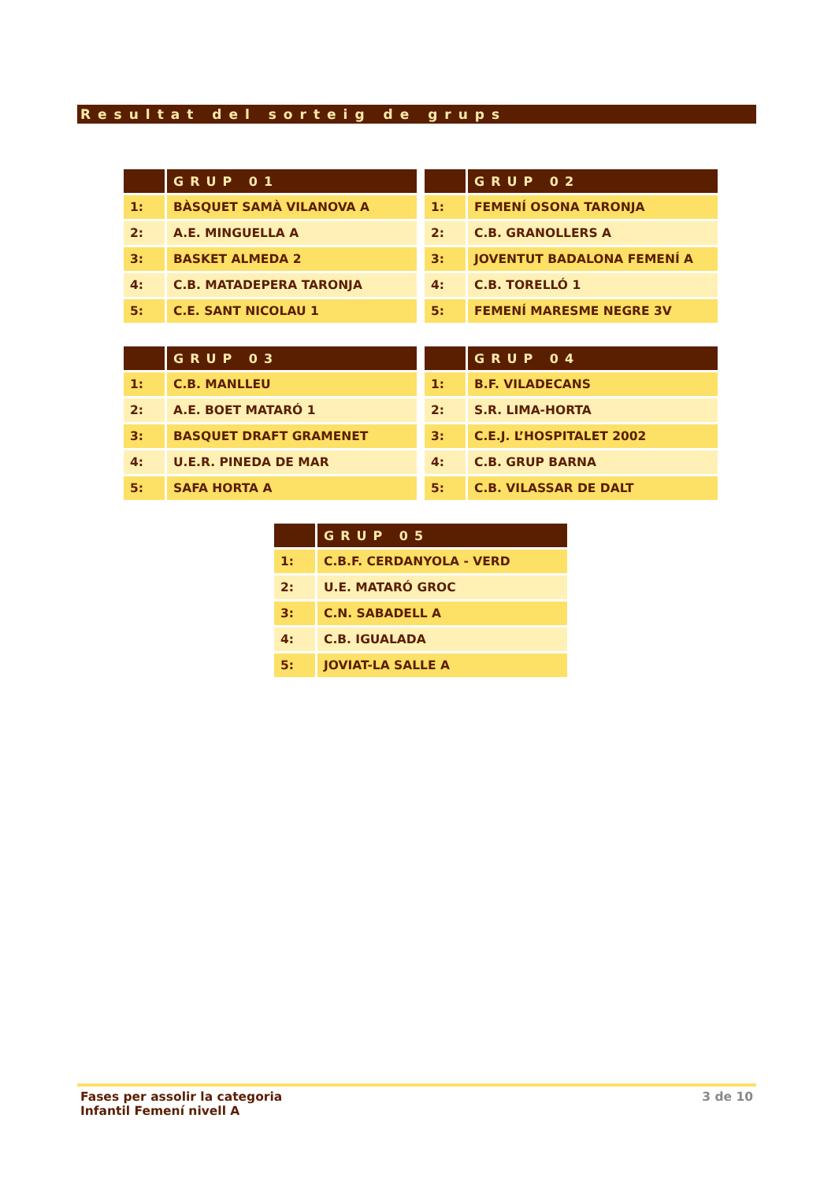Resultat del sorteig de grups
| | GRUP 01 |
| --- | --- |
| 1: | BÀSQUET SAMÀ VILANOVA A |
| 2: | A.E. MINGUELLA A |
| 3: | BASKET ALMEDA 2 |
| 4: | C.B. MATADEPERA TARONJA |
| 5: | C.E. SANT NICOLAU 1 |
| | GRUP 02 |
| --- | --- |
| 1: | FEMENÍ OSONA TARONJA |
| 2: | C.B. GRANOLLERS A |
| 3: | JOVENTUT BADALONA FEMENÍ A |
| 4: | C.B. TORELLÓ 1 |
| 5: | FEMENÍ MARESME NEGRE 3V |
| | GRUP 03 |
| --- | --- |
| 1: | C.B. MANLLEU |
| 2: | A.E. BOET MATARÓ 1 |
| 3: | BASQUET DRAFT GRAMENET |
| 4: | U.E.R. PINEDA DE MAR |
| 5: | SAFA HORTA A |
| | GRUP 04 |
| --- | --- |
| 1: | B.F. VILADECANS |
| 2: | S.R. LIMA-HORTA |
| 3: | C.E.J. L’HOSPITALET 2002 |
| 4: | C.B. GRUP BARNA |
| 5: | C.B. VILASSAR DE DALT |
| | GRUP 05 |
| --- | --- |
| 1: | C.B.F. CERDANYOLA - VERD |
| 2: | U.E. MATARÓ GROC |
| 3: | C.N. SABADELL A |
| 4: | C.B. IGUALADA |
| 5: | JOVIAT-LA SALLE A |
Fases per assolir la categoria
Infantil Femení nivell A
3 de 10